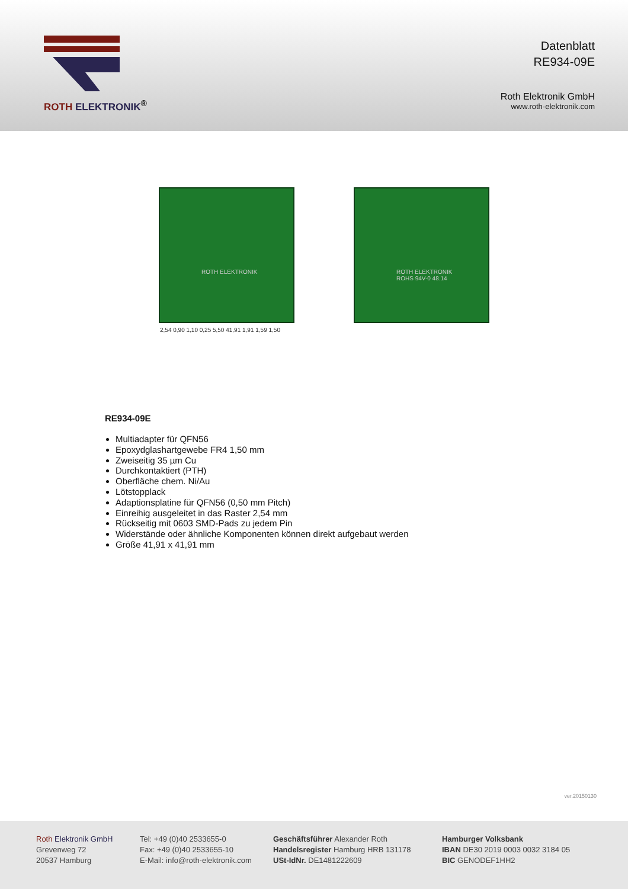ROTH ELEKTRONIK<sup>®</sup>
Datenblatt
RE934-09E
Roth Elektronik GmbH
www.roth-elektronik.com
ROTH ELEKTRONIK
ROTH ELEKTRONIK
ROHS 94V-0 48.14
2,54 0,90 1,10 0,25 5,50 41,91 1,91 1,59 1,50
RE934-09E
Multiadapter für QFN56
Epoxydglashartgewebe FR4 1,50 mm
Zweiseitig 35 µm Cu
Durchkontaktiert (PTH)
Oberfläche chem. Ni/Au
Lötstopplack
Adaptionsplatine für QFN56 (0,50 mm Pitch)
Einreihig ausgeleitet in das Raster 2,54 mm
Rückseitig mit 0603 SMD-Pads zu jedem Pin
Widerstände oder ähnliche Komponenten können direkt aufgebaut werden
Größe 41,91 x 41,91 mm
ver.20150130
Roth Elektronik GmbH
Grevenweg 72
20537 Hamburg
Tel: +49 (0)40 2533655-0
Fax: +49 (0)40 2533655-10
E-Mail: info@roth-elektronik.com
Geschäftsführer Alexander Roth
Handelsregister Hamburg HRB 131178
USt-IdNr. DE1481222609
Hamburger Volksbank
IBAN DE30 2019 0003 0032 3184 05
BIC GENODEF1HH2